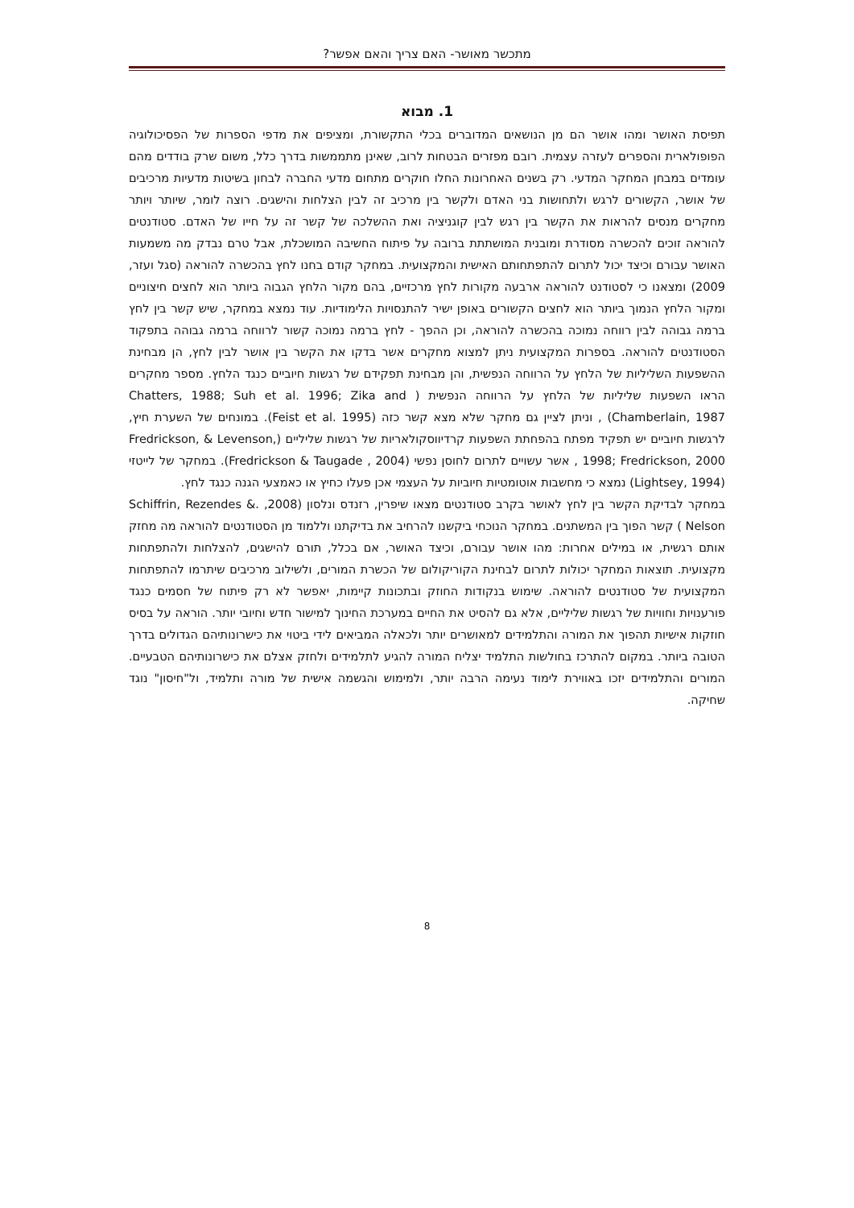מתכשר מאושר- האם צריך והאם אפשר?
1. מבוא
תפיסת האושר ומהו אושר הם מן הנושאים המדוברים בכלי התקשורת, ומציפים את מדפי הספרות של הפסיכולוגיה הפופולארית והספרים לעזרה עצמית. רובם מפזרים הבטחות לרוב, שאינן מתממשות בדרך כלל, משום שרק בודדים מהם עומדים במבחן המחקר המדעי. רק בשנים האחרונות החלו חוקרים מתחום מדעי החברה לבחון בשיטות מדעיות מרכיבים של אושר, הקשורים לרגש ולתחושות בני האדם ולקשר בין מרכיב זה לבין הצלחות והישגים. רוצה לומר, שיותר ויותר מחקרים מנסים להראות את הקשר בין רגש לבין קוגניציה ואת ההשלכה של קשר זה על חייו של האדם. סטודנטים להוראה זוכים להכשרה מסודרת ומובנית המושתתת ברובה על פיתוח החשיבה המושכלת, אבל טרם נבדק מה משמעות האושר עבורם וכיצד יכול לתרום להתפתחותם האישית והמקצועית. במחקר קודם בחנו לחץ בהכשרה להוראה (סגל ועזר, 2009) ומצאנו כי לסטודנט להוראה ארבעה מקורות לחץ מרכזיים, בהם מקור הלחץ הגבוה ביותר הוא לחצים חיצוניים ומקור הלחץ הנמוך ביותר הוא לחצים הקשורים באופן ישיר להתנסויות הלימודיות. עוד נמצא במחקר, שיש קשר בין לחץ ברמה גבוהה לבין רווחה נמוכה בהכשרה להוראה, וכן ההפך - לחץ ברמה נמוכה קשור לרווחה ברמה גבוהה בתפקוד הסטודנטים להוראה. בספרות המקצועית ניתן למצוא מחקרים אשר בדקו את הקשר בין אושר לבין לחץ, הן מבחינת ההשפעות השליליות של הלחץ על הרווחה הנפשית, והן מבחינת תפקידם של רגשות חיוביים כנגד הלחץ. מספר מחקרים הראו השפעות שליליות של הלחץ על הרווחה הנפשית ( Chatters, 1988; Suh et al. 1996; Zika and Chamberlain, 1987) , וניתן לציין גם מחקר שלא מצא קשר כזה (Feist et al. 1995). במונחים של השערת חיץ, לרגשות חיוביים יש תפקיד מפתח בהפחתת השפעות קרדיווסקולאריות של רגשות שליליים (Fredrickson, & Levenson, 1998; Fredrickson, 2000 , אשר עשויים לתרום לחוסן נפשי (Fredrickson & Taugade , 2004). במחקר של לייטזי (Lightsey, 1994) נמצא כי מחשבות אוטומטיות חיוביות על העצמי אכן פעלו כחיץ או כאמצעי הגנה כנגד לחץ.
במחקר לבדיקת הקשר בין לחץ לאושר בקרב סטודנטים מצאו שיפרין, רזנדס ונלסון (2008, Schiffrin, Rezendes &. Nelson ) קשר הפוך בין המשתנים. במחקר הנוכחי ביקשנו להרחיב את בדיקתנו וללמוד מן הסטודנטים להוראה מה מחזק אותם רגשית, או במילים אחרות: מהו אושר עבורם, וכיצד האושר, אם בכלל, תורם להישגים, להצלחות ולהתפתחות מקצועית. תוצאות המחקר יכולות לתרום לבחינת הקוריקולום של הכשרת המורים, ולשילוב מרכיבים שיתרמו להתפתחות המקצועית של סטודנטים להוראה. שימוש בנקודות החוזק ובתכונות קיימות, יאפשר לא רק פיתוח של חסמים כנגד פורענויות וחוויות של רגשות שליליים, אלא גם להסיט את החיים במערכת החינוך למישור חדש וחיובי יותר. הוראה על בסיס חוזקות אישיות תהפוך את המורה והתלמידים למאושרים יותר ולכאלה המביאים לידי ביטוי את כישרונותיהם הגדולים בדרך הטובה ביותר. במקום להתרכז בחולשות התלמיד יצליח המורה להגיע לתלמידים ולחזק אצלם את כישרונותיהם הטבעיים. המורים והתלמידים יזכו באווירת לימוד נעימה הרבה יותר, ולמימוש והגשמה אישית של מורה ותלמיד, ול"חיסון" נוגד שחיקה.
8